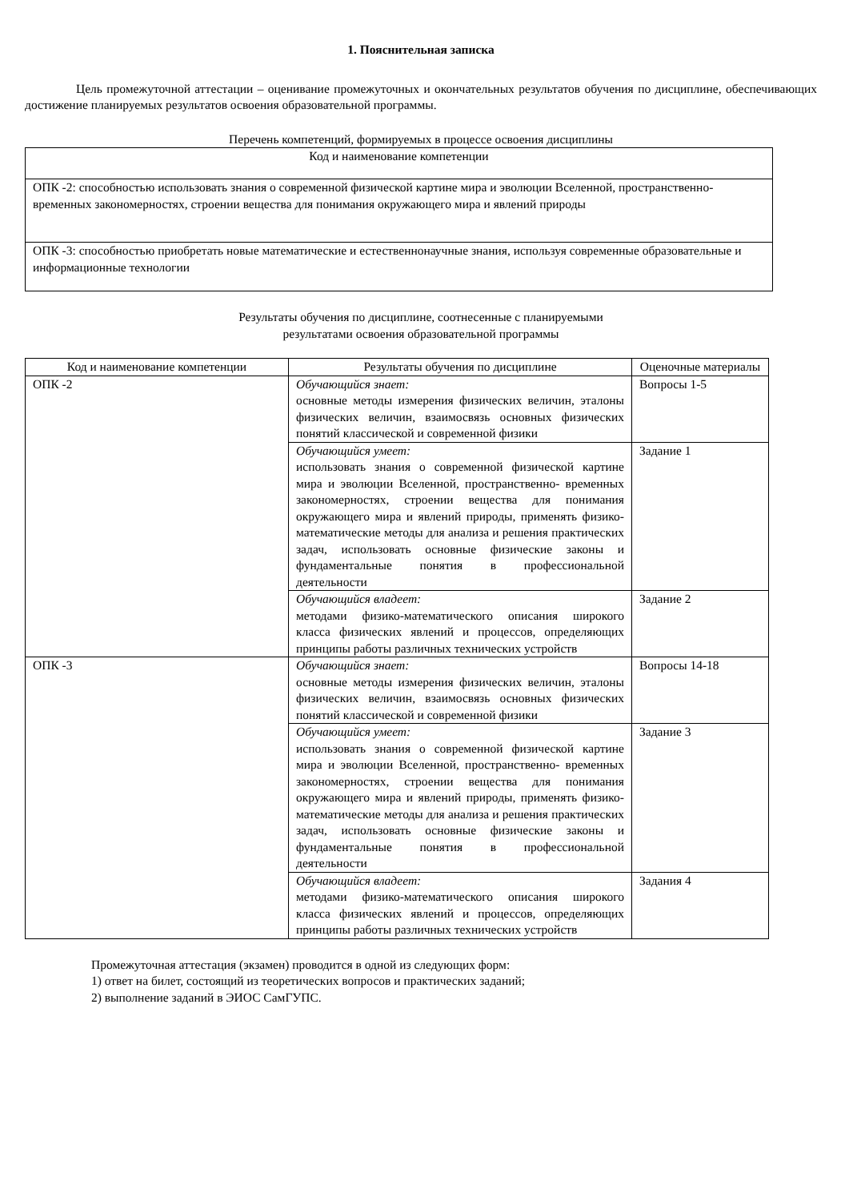1. Пояснительная записка
Цель промежуточной аттестации – оценивание промежуточных и окончательных результатов обучения по дисциплине, обеспечивающих достижение планируемых результатов освоения образовательной программы.
Перечень компетенций, формируемых в процессе освоения дисциплины
| Код и наименование компетенции |
| --- |
| ОПК -2: способностью использовать знания о современной физической картине мира и эволюции Вселенной, пространственно-временных закономерностях, строении вещества для понимания окружающего мира и явлений природы |
| ОПК -3: способностью приобретать новые математические и естественнонаучные знания, используя современные образовательные и информационные технологии |
Результаты обучения по дисциплине, соотнесенные с планируемыми
результатами освоения образовательной программы
| Код и наименование компетенции | Результаты обучения по дисциплине | Оценочные материалы |
| --- | --- | --- |
| ОПК -2 | Обучающийся знает: основные методы измерения физических величин, эталоны физических величин, взаимосвязь основных физических понятий классической и современной физики | Вопросы 1-5 |
| | Обучающийся умеет: использовать знания о современной физической картине мира и эволюции Вселенной, пространственно- временных закономерностях, строении вещества для понимания окружающего мира и явлений природы, применять физико-математические методы для анализа и решения практических задач, использовать основные физические законы и фундаментальные понятия в профессиональной деятельности | Задание 1 |
| | Обучающийся владеет: методами физико-математического описания широкого класса физических явлений и процессов, определяющих принципы работы различных технических устройств | Задание 2 |
| ОПК -3 | Обучающийся знает: основные методы измерения физических величин, эталоны физических величин, взаимосвязь основных физических понятий классической и современной физики | Вопросы 14-18 |
| | Обучающийся умеет: использовать знания о современной физической картине мира и эволюции Вселенной, пространственно- временных закономерностях, строении вещества для понимания окружающего мира и явлений природы, применять физико-математические методы для анализа и решения практических задач, использовать основные физические законы и фундаментальные понятия в профессиональной деятельности | Задание 3 |
| | Обучающийся владеет: методами физико-математического описания широкого класса физических явлений и процессов, определяющих принципы работы различных технических устройств | Задания 4 |
Промежуточная аттестация (экзамен) проводится в одной из следующих форм:
1) ответ на билет, состоящий из теоретических вопросов и практических заданий;
2) выполнение заданий в ЭИОС СамГУПС.